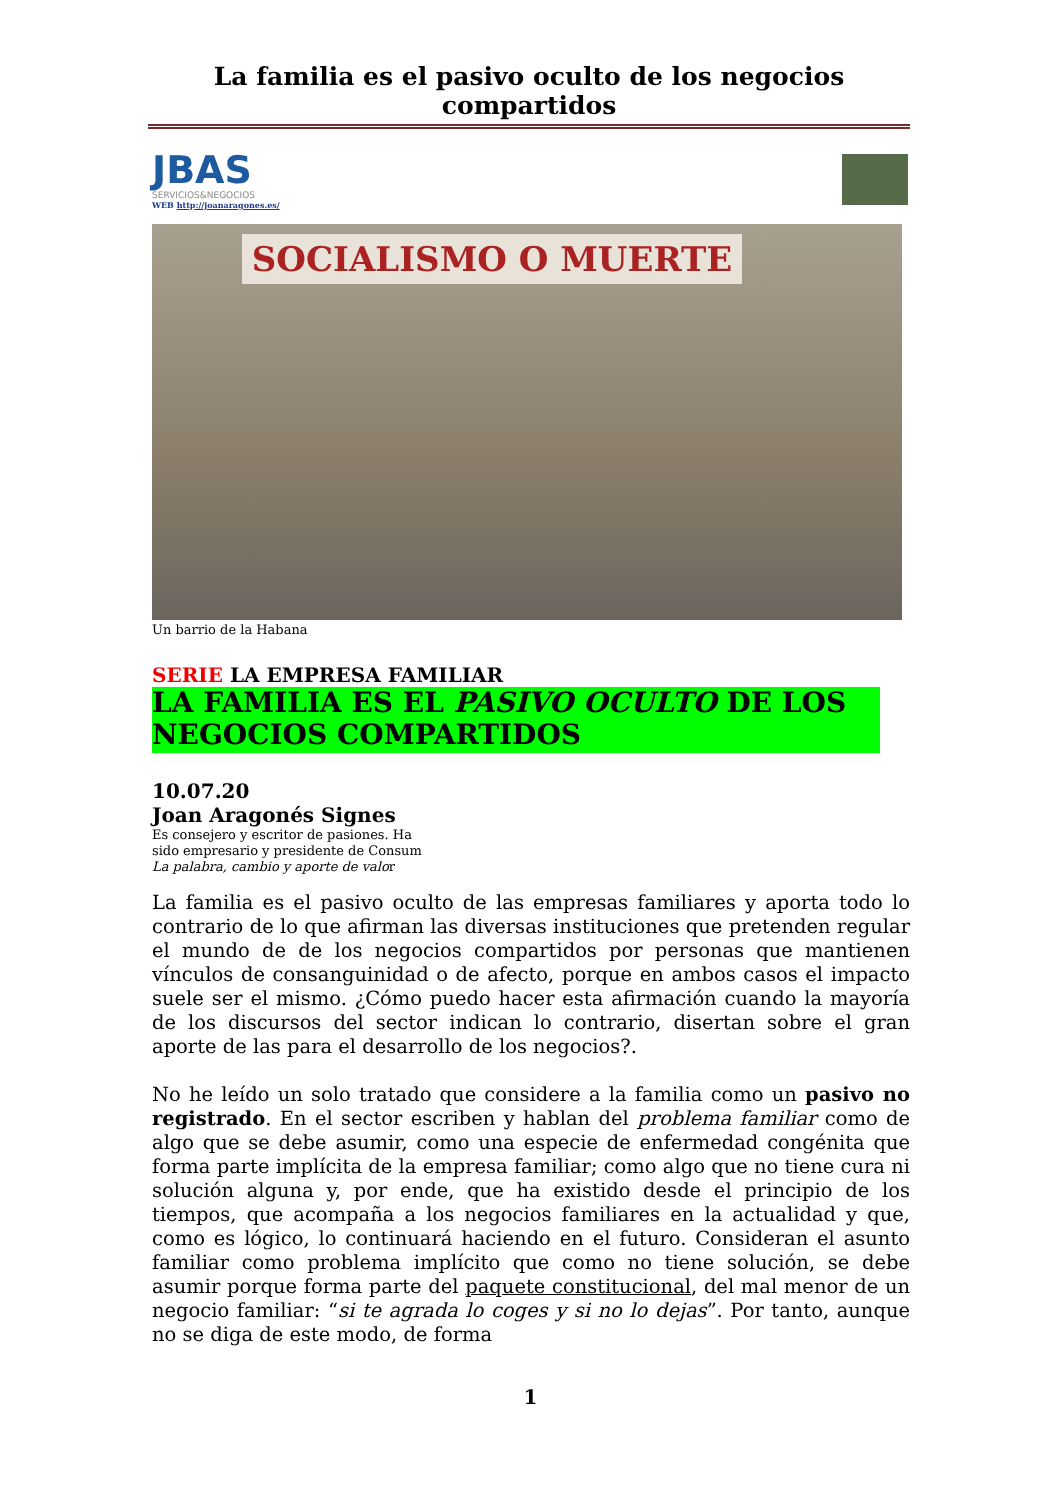La familia es el pasivo oculto de los negocios compartidos
JBAS
SERVICIOS&NEGOCIOS
WEB http://joanaragones.es/
SOCIALISMO O MUERTE
Un barrio de la Habana
SERIE LA EMPRESA FAMILIAR
LA FAMILIA ES EL PASIVO OCULTO DE LOS NEGOCIOS COMPARTIDOS
10.07.20
Joan Aragonés Signes
Es consejero y escritor de pasiones. Ha
sido empresario y presidente de Consum
La palabra, cambio y aporte de valor
La familia es el pasivo oculto de las empresas familiares y aporta todo lo contrario de lo que afirman las diversas instituciones que pretenden regular el mundo de de los negocios compartidos por personas que mantienen vínculos de consanguinidad o de afecto, porque en ambos casos el impacto suele ser el mismo. ¿Cómo puedo hacer esta afirmación cuando la mayoría de los discursos del sector indican lo contrario, disertan sobre el gran aporte de las para el desarrollo de los negocios?.
No he leído un solo tratado que considere a la familia como un pasivo no registrado. En el sector escriben y hablan del problema familiar como de algo que se debe asumir, como una especie de enfermedad congénita que forma parte implícita de la empresa familiar; como algo que no tiene cura ni solución alguna y, por ende, que ha existido desde el principio de los tiempos, que acompaña a los negocios familiares en la actualidad y que, como es lógico, lo continuará haciendo en el futuro. Consideran el asunto familiar como problema implícito que como no tiene solución, se debe asumir porque forma parte del paquete constitucional, del mal menor de un negocio familiar: “si te agrada lo coges y si no lo dejas”. Por tanto, aunque no se diga de este modo, de forma
1